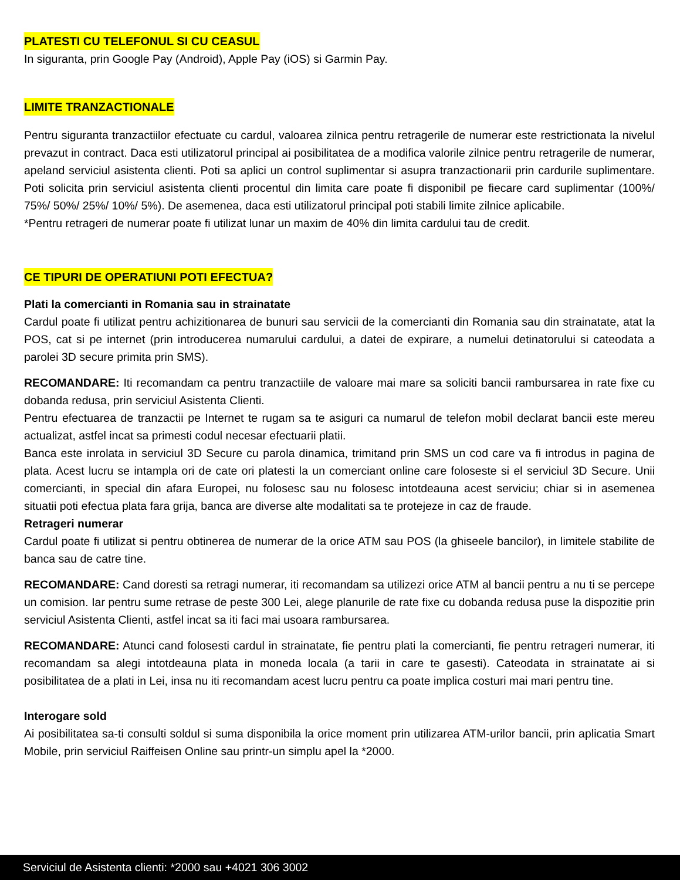PLATESTI CU TELEFONUL SI CU CEASUL
In siguranta, prin Google Pay (Android), Apple Pay (iOS) si Garmin Pay.
LIMITE TRANZACTIONALE
Pentru siguranta tranzactiilor efectuate cu cardul, valoarea zilnica pentru retragerile de numerar este restrictionata la nivelul prevazut in contract. Daca esti utilizatorul principal ai posibilitatea de a modifica valorile zilnice pentru retragerile de numerar, apeland serviciul asistenta clienti. Poti sa aplici un control suplimentar si asupra tranzactionarii prin cardurile suplimentare. Poti solicita prin serviciul asistenta clienti procentul din limita care poate fi disponibil pe fiecare card suplimentar (100%/ 75%/ 50%/ 25%/ 10%/ 5%). De asemenea, daca esti utilizatorul principal poti stabili limite zilnice aplicabile.
*Pentru retrageri de numerar poate fi utilizat lunar un maxim de 40% din limita cardului tau de credit.
CE TIPURI DE OPERATIUNI POTI EFECTUA?
Plati la comercianti in Romania sau in strainatate
Cardul poate fi utilizat pentru achizitionarea de bunuri sau servicii de la comercianti din Romania sau din strainatate, atat la POS, cat si pe internet (prin introducerea numarului cardului, a datei de expirare, a numelui detinatorului si cateodata a parolei 3D secure primita prin SMS).
RECOMANDARE: Iti recomandam ca pentru tranzactiile de valoare mai mare sa soliciti bancii rambursarea in rate fixe cu dobanda redusa, prin serviciul Asistenta Clienti.
Pentru efectuarea de tranzactii pe Internet te rugam sa te asiguri ca numarul de telefon mobil declarat bancii este mereu actualizat, astfel incat sa primesti codul necesar efectuarii platii.
Banca este inrolata in serviciul 3D Secure cu parola dinamica, trimitand prin SMS un cod care va fi introdus in pagina de plata. Acest lucru se intampla ori de cate ori platesti la un comerciant online care foloseste si el serviciul 3D Secure. Unii comercianti, in special din afara Europei, nu folosesc sau nu folosesc intotdeauna acest serviciu; chiar si in asemenea situatii poti efectua plata fara grija, banca are diverse alte modalitati sa te protejeze in caz de fraude.
Retrageri numerar
Cardul poate fi utilizat si pentru obtinerea de numerar de la orice ATM sau POS (la ghiseele bancilor), in limitele stabilite de banca sau de catre tine.
RECOMANDARE: Cand doresti sa retragi numerar, iti recomandam sa utilizezi orice ATM al bancii pentru a nu ti se percepe un comision. Iar pentru sume retrase de peste 300 Lei, alege planurile de rate fixe cu dobanda redusa puse la dispozitie prin serviciul Asistenta Clienti, astfel incat sa iti faci mai usoara rambursarea.
RECOMANDARE: Atunci cand folosesti cardul in strainatate, fie pentru plati la comercianti, fie pentru retrageri numerar, iti recomandam sa alegi intotdeauna plata in moneda locala (a tarii in care te gasesti). Cateodata in strainatate ai si posibilitatea de a plati in Lei, insa nu iti recomandam acest lucru pentru ca poate implica costuri mai mari pentru tine.
Interogare sold
Ai posibilitatea sa-ti consulti soldul si suma disponibila la orice moment prin utilizarea ATM-urilor bancii, prin aplicatia Smart Mobile, prin serviciul Raiffeisen Online sau printr-un simplu apel la *2000.
Serviciul de Asistenta clienti: *2000 sau +4021 306 3002